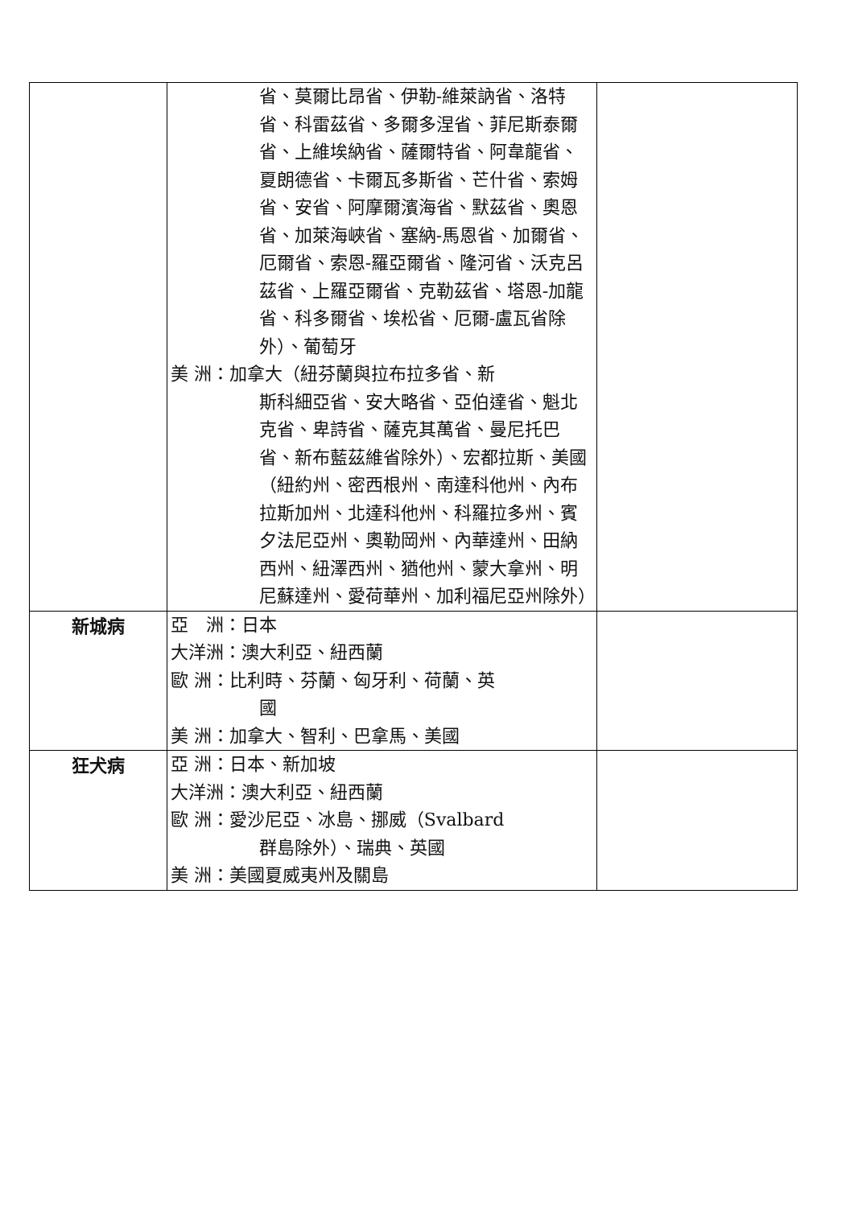| | 省、莫爾比昂省、伊勒-維萊訥省、洛特省、科雷茲省、多爾多涅省、菲尼斯泰爾省、上維埃納省、薩爾特省、阿韋龍省、夏朗德省、卡爾瓦多斯省、芒什省、索姆省、安省、阿摩爾濱海省、默茲省、奧恩省、加萊海峽省、塞納-馬恩省、加爾省、厄爾省、索恩-羅亞爾省、隆河省、沃克呂茲省、上羅亞爾省、克勒茲省、塔恩-加龍省、科多爾省、埃松省、厄爾-盧瓦省除外）、葡萄牙 美 洲：加拿大（紐芬蘭與拉布拉多省、新 斯科細亞省、安大略省、亞伯達省、魁北克省、卑詩省、薩克其萬省、曼尼托巴省、新布藍茲維省除外）、宏都拉斯、美國（紐約州、密西根州、南達科他州、內布拉斯加州、北達科他州、科羅拉多州、賓夕法尼亞州、奧勒岡州、內華達州、田納西州、紐澤西州、猶他州、蒙大拿州、明尼蘇達州、愛荷華州、加利福尼亞州除外） | |
| 新城病 | 亞 洲：日本 大洋洲：澳大利亞、紐西蘭 歐 洲：比利時、芬蘭、匈牙利、荷蘭、英 國 美 洲：加拿大、智利、巴拿馬、美國 | |
| 狂犬病 | 亞 洲：日本、新加坡 大洋洲：澳大利亞、紐西蘭 歐 洲：愛沙尼亞、冰島、挪威（Svalbard 群島除外）、瑞典、英國 美 洲：美國夏威夷州及關島 | |